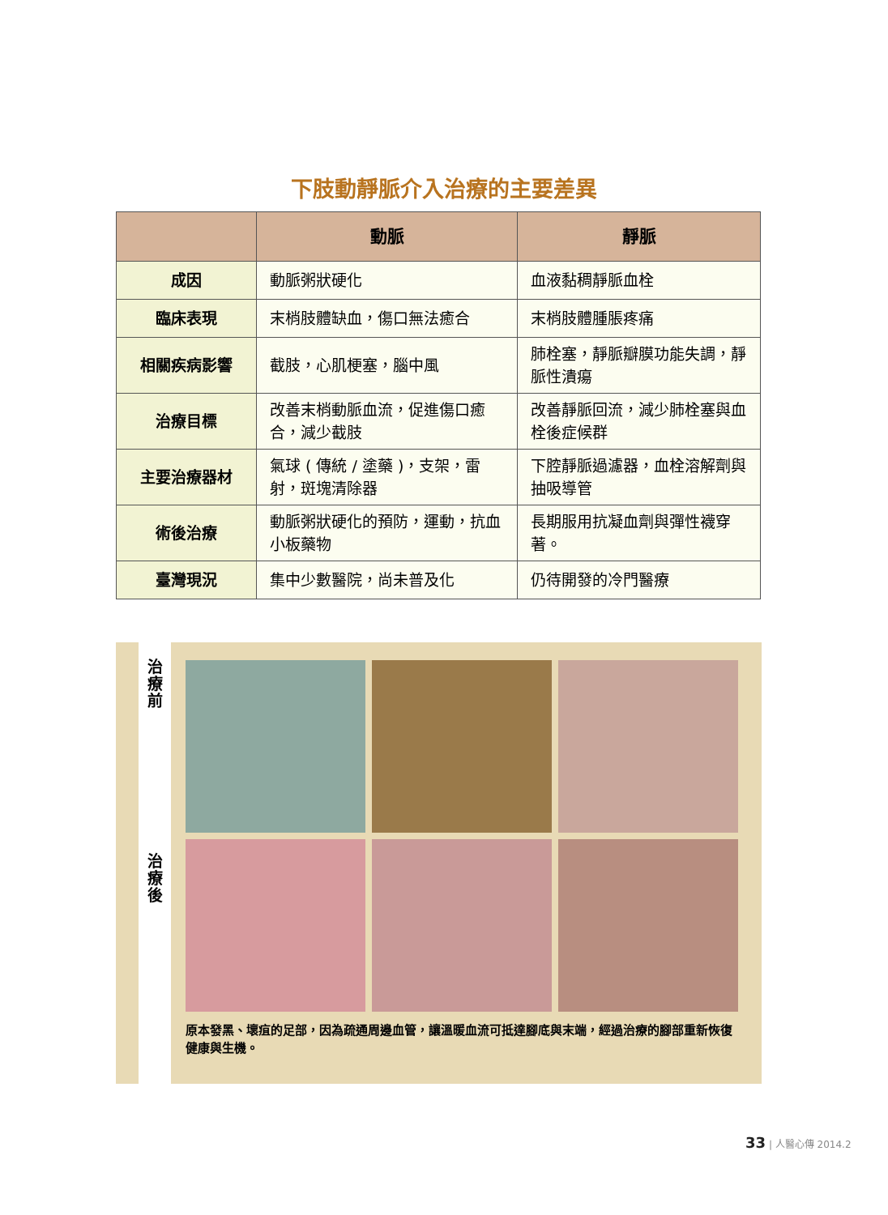下肢動靜脈介入治療的主要差異
| | 動脈 | 靜脈 |
| --- | --- | --- |
| 成因 | 動脈粥狀硬化 | 血液黏稠靜脈血栓 |
| 臨床表現 | 末梢肢體缺血，傷口無法癒合 | 末梢肢體腫脹疼痛 |
| 相關疾病影響 | 截肢，心肌梗塞，腦中風 | 肺栓塞，靜脈瓣膜功能失調，靜脈性潰瘍 |
| 治療目標 | 改善末梢動脈血流，促進傷口癒合，減少截肢 | 改善靜脈回流，減少肺栓塞與血栓後症候群 |
| 主要治療器材 | 氣球 ( 傳統 / 塗藥 )，支架，雷射，斑塊清除器 | 下腔靜脈過濾器，血栓溶解劑與抽吸導管 |
| 術後治療 | 動脈粥狀硬化的預防，運動，抗血小板藥物 | 長期服用抗凝血劑與彈性襪穿著。 |
| 臺灣現況 | 集中少數醫院，尚未普及化 | 仍待開發的冷門醫療 |
治
療
前
治
療
後
原本發黑、壞疽的足部，因為疏通周邊血管，讓溫暖血流可抵達腳底與末端，經過治療的腳部重新恢復健康與生機。
33 | 人醫心傳 2014.2